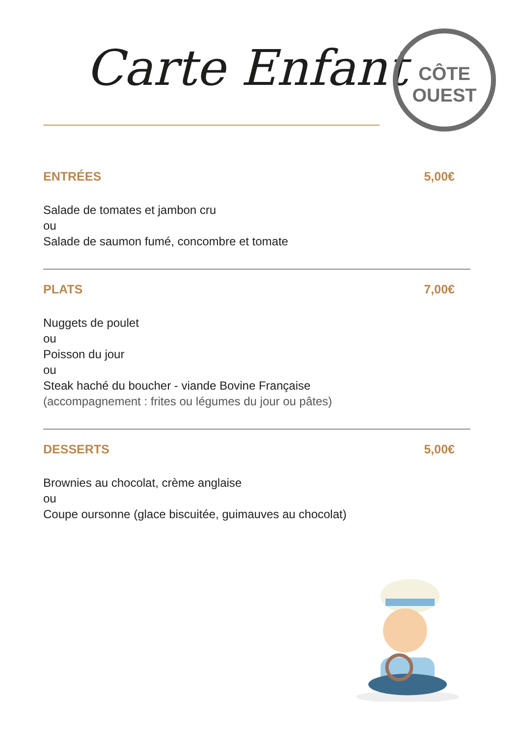Carte Enfant
CÔTE
OUEST
ENTRÉES 5,00€
Salade de tomates et jambon cru
ou
Salade de saumon fumé, concombre et tomate
PLATS 7,00€
Nuggets de poulet
ou
Poisson du jour
ou
Steak haché du boucher - viande Bovine Française
(accompagnement : frites ou légumes du jour ou pâtes)
DESSERTS 5,00€
Brownies au chocolat, crème anglaise
ou
Coupe oursonne (glace biscuitée, guimauves au chocolat)